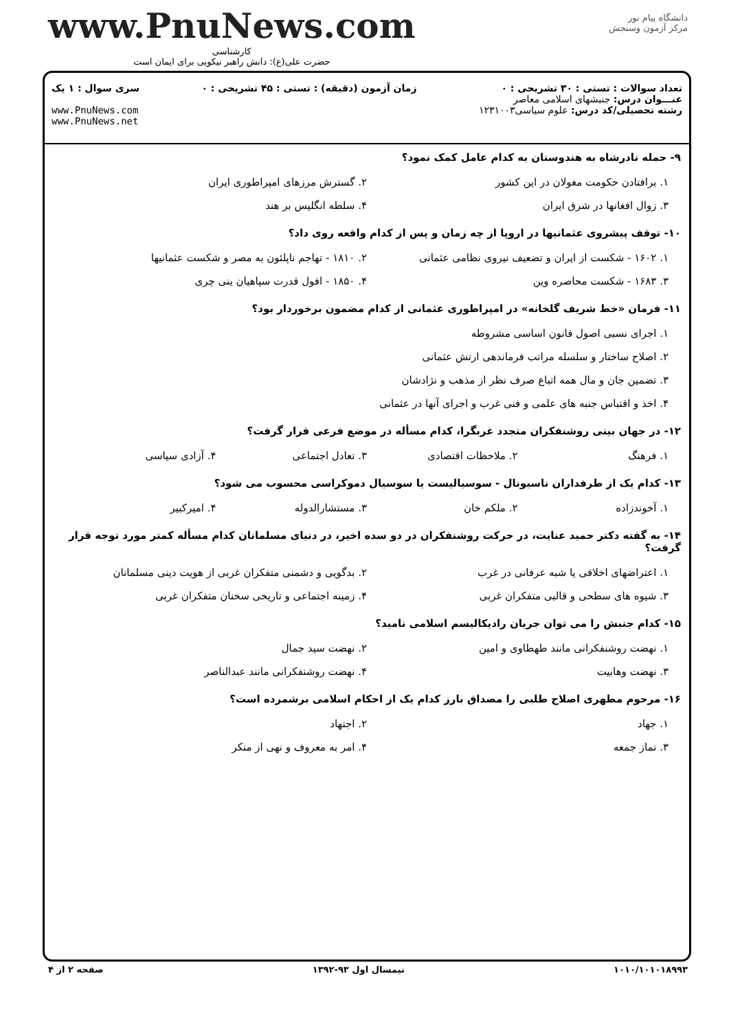دانشگاه پیام نور
مرکز آزمون وسنجش
www.PnuNews.com
کارشناسی
حضرت علی(ع): دانش راهبر نیکویی برای ایمان است
تعداد سوالات : تستی : ۳۰ تشریحی : ۰
عنـــوان درس: جنبشهای اسلامی معاصر
رشته تحصیلی/کد درس: علوم سیاسی۱۲۳۱۰۰۳
زمان آزمون (دقیقه) : تستی : ۴۵ تشریحی : ۰
سری سوال : ۱ یک
www.PnuNews.com
www.PnuNews.net
۹- حمله نادرشاه به هندوستان به کدام عامل کمک نمود؟
۱. برافتادن حکومت مغولان در این کشور
۲. گسترش مرزهای امپراطوری ایران
۳. زوال افغانها در شرق ایران
۴. سلطه انگلیس بر هند
۱۰- توقف پیشروی عثمانیها در اروپا از چه زمان و پس از کدام واقعه روی داد؟
۱. ۱۶۰۲ - شکست از ایران و تضعیف نیروی نظامی عثمانی
۲. ۱۸۱۰ - تهاجم ناپلئون به مصر و شکست عثمانیها
۳. ۱۶۸۳ - شکست محاصره وین
۴. ۱۸۵۰ - افول قدرت سپاهیان ینی چری
۱۱- فرمان «خط شریف گلخانه» در امپراطوری عثمانی از کدام مضمون برخوردار بود؟
۱. اجرای نسبی اصول قانون اساسی مشروطه
۲. اصلاح ساختار و سلسله مراتب فرماندهی ارتش عثمانی
۳. تضمین جان و مال همه اتباع صرف نظر از مذهب و نژادشان
۴. اخذ و اقتباس جنبه های علمی و فنی غرب و اجرای آنها در عثمانی
۱۲- در جهان بینی روشنفکران متجدد غربگرا، کدام مسأله در موضع فرعی قرار گرفت؟
۱. فرهنگ
۲. ملاحظات اقتصادی
۳. تعادل اجتماعی
۴. آزادی سیاسی
۱۳- کدام یک از طرفداران ناسیونال - سوسیالیست یا سوسیال دموکراسی محسوب می شود؟
۱. آخوندزاده
۲. ملکم خان
۳. مستشارالدوله
۴. امیرکبیر
۱۴- به گفته دکتر حمید عنایت، در حرکت روشنفکران در دو سده اخیر، در دنیای مسلمانان کدام مسأله کمتر مورد توجه قرار گرفت؟
۱. اعتراضهای اخلاقی یا شبه عرفانی در غرب
۲. بدگویی و دشمنی متفکران غربی از هویت دینی مسلمانان
۳. شیوه های سطحی و قالبی متفکران غربی
۴. زمینه اجتماعی و تاریخی سخنان متفکران غربی
۱۵- کدام جنبش را می توان جریان رادیکالیسم اسلامی نامید؟
۱. نهضت روشنفکرانی مانند طهطاوی و امین
۲. نهضت سید جمال
۳. نهضت وهابیت
۴. نهضت روشنفکرانی مانند عبدالناصر
۱۶- مرحوم مطهری اصلاح طلبی را مصداق بارز کدام یک از احکام اسلامی برشمرده است؟
۱. جهاد
۲. اجتهاد
۳. نماز جمعه
۴. امر به معروف و نهی از منکر
۱۰۱۰/۱۰۱۰۱۸۹۹۳ نیمسال اول ۹۳-۱۳۹۲ صفحه ۲ از ۴